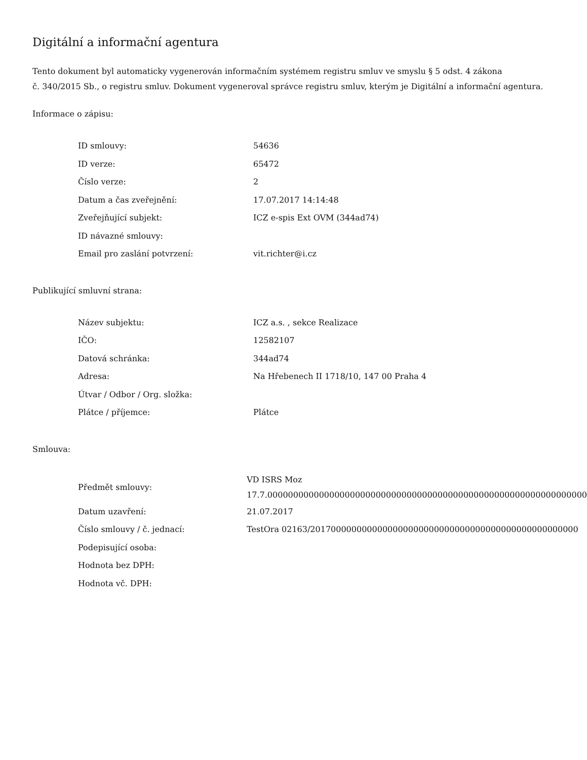Digitální a informační agentura
Tento dokument byl automaticky vygenerován informačním systémem registru smluv ve smyslu § 5 odst. 4 zákona
č. 340/2015 Sb., o registru smluv. Dokument vygeneroval správce registru smluv, kterým je Digitální a informační agentura.
Informace o zápisu:
| ID smlouvy: | 54636 |
| ID verze: | 65472 |
| Číslo verze: | 2 |
| Datum a čas zveřejnění: | 17.07.2017 14:14:48 |
| Zveřejňující subjekt: | ICZ e-spis Ext OVM (344ad74) |
| ID návazné smlouvy: | |
| Email pro zaslání potvrzení: | vit.richter@i.cz |
Publikující smluvní strana:
| Název subjektu: | ICZ a.s. , sekce Realizace |
| IČO: | 12582107 |
| Datová schránka: | 344ad74 |
| Adresa: | Na Hřebenech II 1718/10, 147 00 Praha 4 |
| Útvar / Odbor / Org. složka: | |
| Plátce / příjemce: | Plátce |
Smlouva:
| Předmět smlouvy: | VD ISRS Moz 17.7.00000000000000000000000000000000000000000000000000000000000000 |
| Datum uzavření: | 21.07.2017 |
| Číslo smlouvy / č. jednací: | TestOra 02163/2017000000000000000000000000000000000000000000000000 |
| Podepisující osoba: | |
| Hodnota bez DPH: | |
| Hodnota vč. DPH: | |